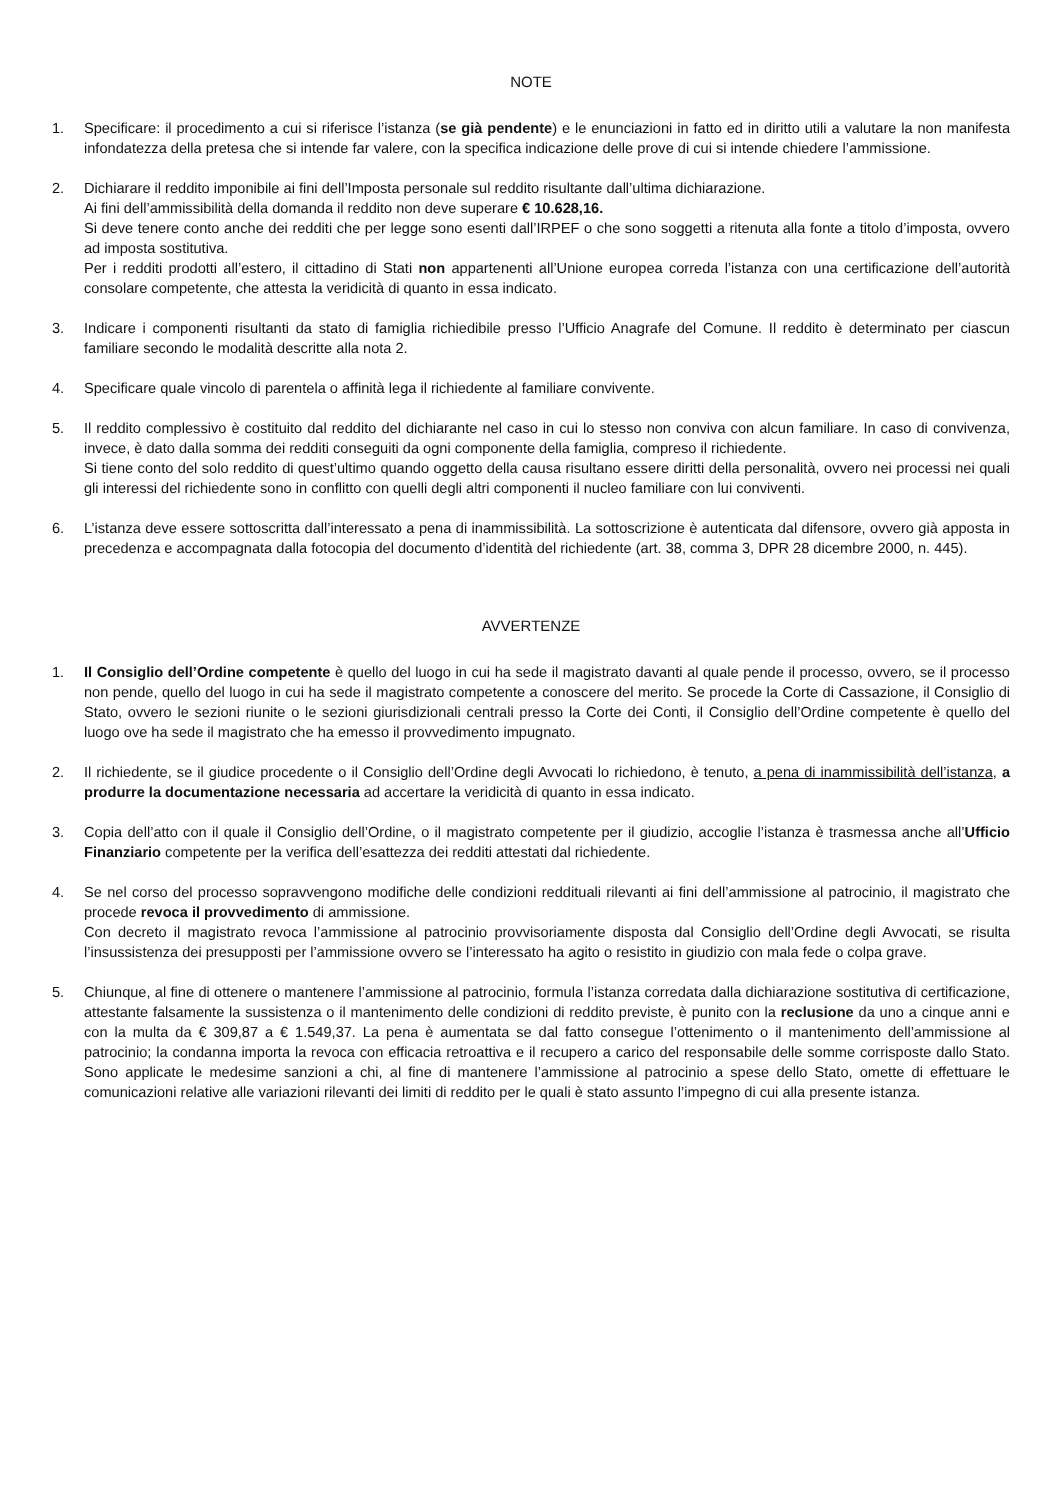NOTE
1. Specificare: il procedimento a cui si riferisce l’istanza (se già pendente) e le enunciazioni in fatto ed in diritto utili a valutare la non manifesta infondatezza della pretesa che si intende far valere, con la specifica indicazione delle prove di cui si intende chiedere l’ammissione.
2. Dichiarare il reddito imponibile ai fini dell’Imposta personale sul reddito risultante dall’ultima dichiarazione.
Ai fini dell’ammissibilità della domanda il reddito non deve superare € 10.628,16.
Si deve tenere conto anche dei redditi che per legge sono esenti dall’IRPEF o che sono soggetti a ritenuta alla fonte a titolo d’imposta, ovvero ad imposta sostitutiva.
Per i redditi prodotti all’estero, il cittadino di Stati non appartenenti all’Unione europea correda l’istanza con una certificazione dell’autorità consolare competente, che attesta la veridicità di quanto in essa indicato.
3. Indicare i componenti risultanti da stato di famiglia richiedibile presso l’Ufficio Anagrafe del Comune. Il reddito è determinato per ciascun familiare secondo le modalità descritte alla nota 2.
4. Specificare quale vincolo di parentela o affinità lega il richiedente al familiare convivente.
5. Il reddito complessivo è costituito dal reddito del dichiarante nel caso in cui lo stesso non conviva con alcun familiare. In caso di convivenza, invece, è dato dalla somma dei redditi conseguiti da ogni componente della famiglia, compreso il richiedente.
Si tiene conto del solo reddito di quest’ultimo quando oggetto della causa risultano essere diritti della personalità, ovvero nei processi nei quali gli interessi del richiedente sono in conflitto con quelli degli altri componenti il nucleo familiare con lui conviventi.
6. L’istanza deve essere sottoscritta dall’interessato a pena di inammissibilità. La sottoscrizione è autenticata dal difensore, ovvero già apposta in precedenza e accompagnata dalla fotocopia del documento d’identità del richiedente (art. 38, comma 3, DPR 28 dicembre 2000, n. 445).
AVVERTENZE
1. Il Consiglio dell’Ordine competente è quello del luogo in cui ha sede il magistrato davanti al quale pende il processo, ovvero, se il processo non pende, quello del luogo in cui ha sede il magistrato competente a conoscere del merito. Se procede la Corte di Cassazione, il Consiglio di Stato, ovvero le sezioni riunite o le sezioni giurisdizionali centrali presso la Corte dei Conti, il Consiglio dell’Ordine competente è quello del luogo ove ha sede il magistrato che ha emesso il provvedimento impugnato.
2. Il richiedente, se il giudice procedente o il Consiglio dell’Ordine degli Avvocati lo richiedono, è tenuto, a pena di inammissibilità dell’istanza, a produrre la documentazione necessaria ad accertare la veridicità di quanto in essa indicato.
3. Copia dell’atto con il quale il Consiglio dell’Ordine, o il magistrato competente per il giudizio, accoglie l’istanza è trasmessa anche all’Ufficio Finanziario competente per la verifica dell’esattezza dei redditi attestati dal richiedente.
4. Se nel corso del processo sopravvengono modifiche delle condizioni reddituali rilevanti ai fini dell’ammissione al patrocinio, il magistrato che procede revoca il provvedimento di ammissione.
Con decreto il magistrato revoca l’ammissione al patrocinio provvisoriamente disposta dal Consiglio dell’Ordine degli Avvocati, se risulta l’insussistenza dei presupposti per l’ammissione ovvero se l’interessato ha agito o resistito in giudizio con mala fede o colpa grave.
5. Chiunque, al fine di ottenere o mantenere l’ammissione al patrocinio, formula l’istanza corredata dalla dichiarazione sostitutiva di certificazione, attestante falsamente la sussistenza o il mantenimento delle condizioni di reddito previste, è punito con la reclusione da uno a cinque anni e con la multa da € 309,87 a € 1.549,37. La pena è aumentata se dal fatto consegue l’ottenimento o il mantenimento dell’ammissione al patrocinio; la condanna importa la revoca con efficacia retroattiva e il recupero a carico del responsabile delle somme corrisposte dallo Stato. Sono applicate le medesime sanzioni a chi, al fine di mantenere l’ammissione al patrocinio a spese dello Stato, omette di effettuare le comunicazioni relative alle variazioni rilevanti dei limiti di reddito per le quali è stato assunto l’impegno di cui alla presente istanza.